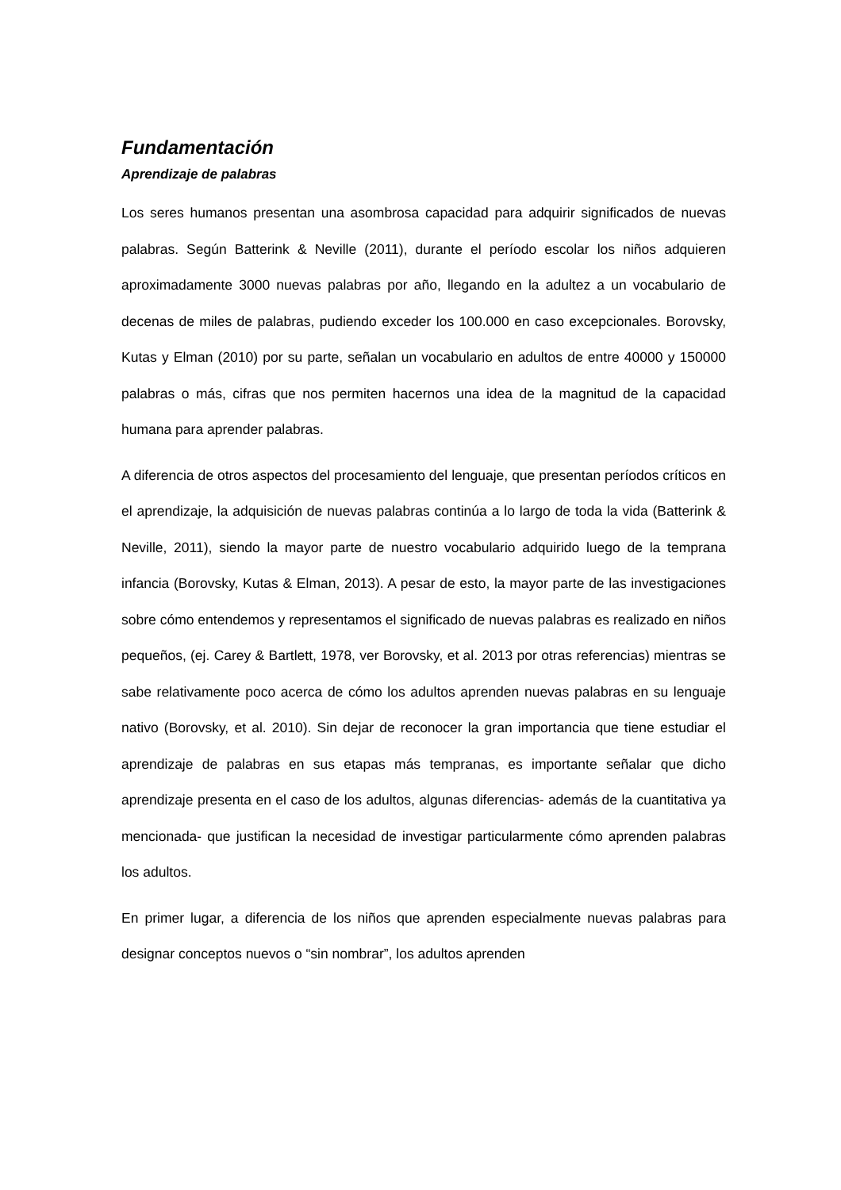Fundamentación
Aprendizaje de palabras
Los seres humanos presentan una asombrosa capacidad para adquirir significados de nuevas palabras. Según Batterink & Neville (2011), durante el período escolar los niños adquieren aproximadamente 3000 nuevas palabras por año, llegando en la adultez a un vocabulario de decenas de miles de palabras, pudiendo exceder los 100.000 en caso excepcionales. Borovsky, Kutas y Elman (2010) por su parte, señalan un vocabulario en adultos de entre 40000 y 150000 palabras o más, cifras que nos permiten hacernos una idea de la magnitud de la capacidad humana para aprender palabras.
A diferencia de otros aspectos del procesamiento del lenguaje, que presentan períodos críticos en el aprendizaje, la adquisición de nuevas palabras continúa a lo largo de toda la vida (Batterink & Neville, 2011), siendo la mayor parte de nuestro vocabulario adquirido luego de la temprana infancia (Borovsky, Kutas & Elman, 2013). A pesar de esto, la mayor parte de las investigaciones sobre cómo entendemos y representamos el significado de nuevas palabras es realizado en niños pequeños, (ej. Carey & Bartlett, 1978, ver Borovsky, et al. 2013 por otras referencias) mientras se sabe relativamente poco acerca de cómo los adultos aprenden nuevas palabras en su lenguaje nativo (Borovsky, et al. 2010). Sin dejar de reconocer la gran importancia que tiene estudiar el aprendizaje de palabras en sus etapas más tempranas, es importante señalar que dicho aprendizaje presenta en el caso de los adultos, algunas diferencias- además de la cuantitativa ya mencionada- que justifican la necesidad de investigar particularmente cómo aprenden palabras los adultos.
En primer lugar, a diferencia de los niños que aprenden especialmente nuevas palabras para designar conceptos nuevos o “sin nombrar”, los adultos aprenden